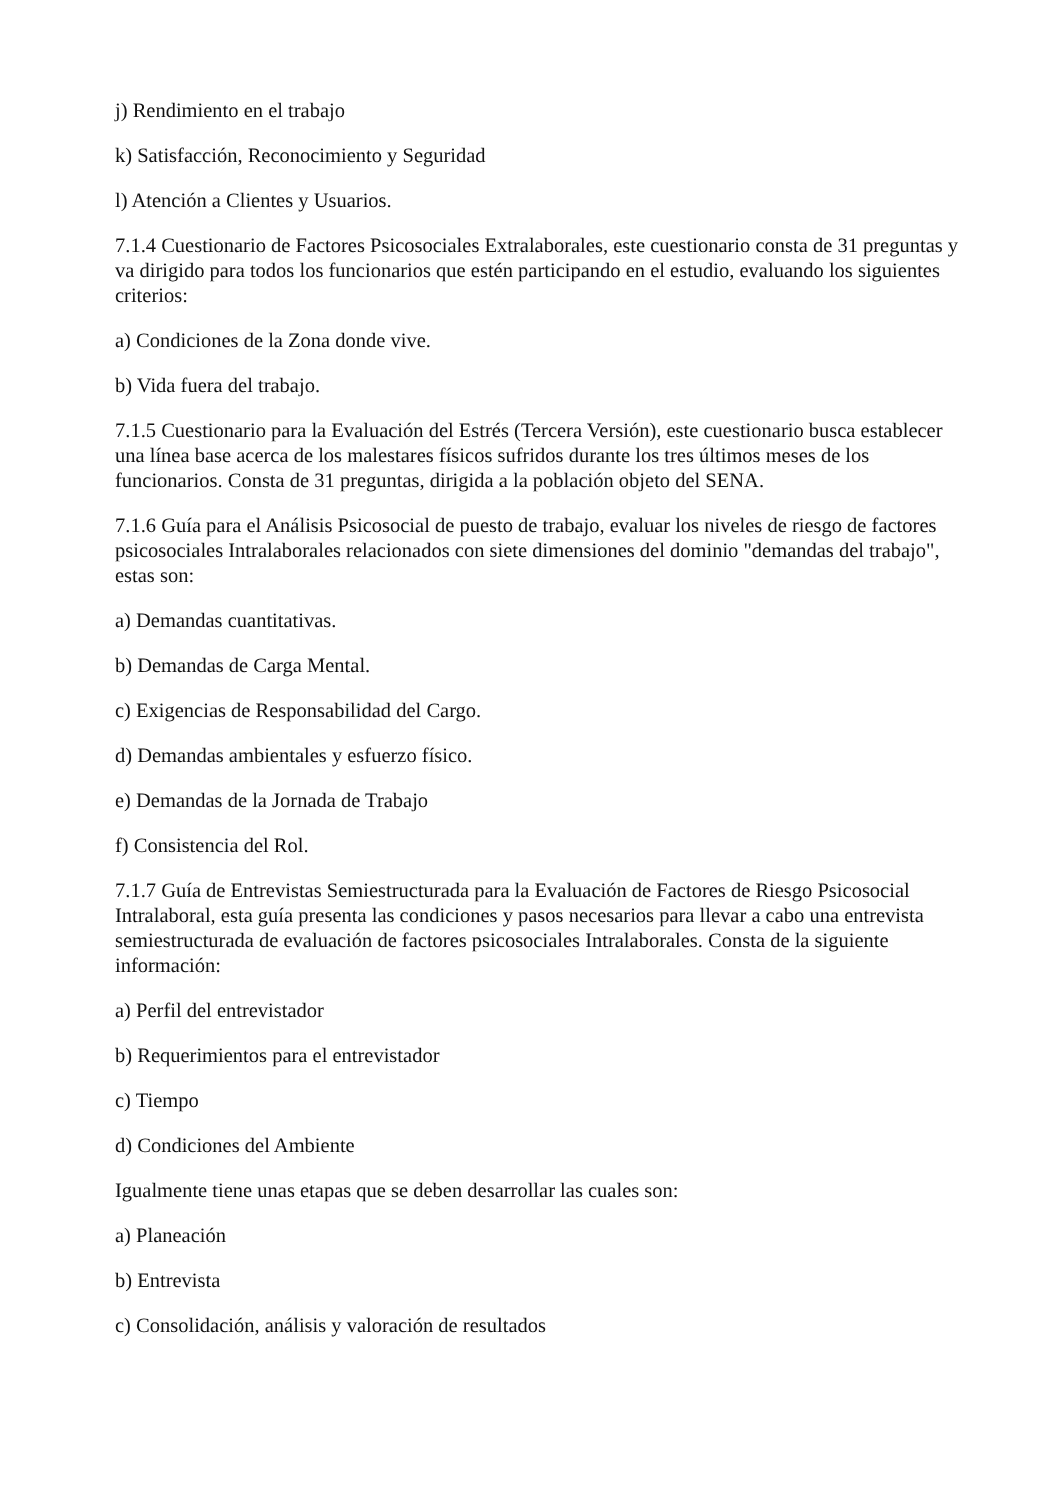j) Rendimiento en el trabajo
k) Satisfacción, Reconocimiento y Seguridad
l) Atención a Clientes y Usuarios.
7.1.4 Cuestionario de Factores Psicosociales Extralaborales, este cuestionario consta de 31 preguntas y va dirigido para todos los funcionarios que estén participando en el estudio, evaluando los siguientes criterios:
a) Condiciones de la Zona donde vive.
b) Vida fuera del trabajo.
7.1.5 Cuestionario para la Evaluación del Estrés (Tercera Versión), este cuestionario busca establecer una línea base acerca de los malestares físicos sufridos durante los tres últimos meses de los funcionarios. Consta de 31 preguntas, dirigida a la población objeto del SENA.
7.1.6 Guía para el Análisis Psicosocial de puesto de trabajo, evaluar los niveles de riesgo de factores psicosociales Intralaborales relacionados con siete dimensiones del dominio "demandas del trabajo", estas son:
a) Demandas cuantitativas.
b) Demandas de Carga Mental.
c) Exigencias de Responsabilidad del Cargo.
d) Demandas ambientales y esfuerzo físico.
e) Demandas de la Jornada de Trabajo
f) Consistencia del Rol.
7.1.7 Guía de Entrevistas Semiestructurada para la Evaluación de Factores de Riesgo Psicosocial Intralaboral, esta guía presenta las condiciones y pasos necesarios para llevar a cabo una entrevista semiestructurada de evaluación de factores psicosociales Intralaborales. Consta de la siguiente información:
a) Perfil del entrevistador
b) Requerimientos para el entrevistador
c) Tiempo
d) Condiciones del Ambiente
Igualmente tiene unas etapas que se deben desarrollar las cuales son:
a) Planeación
b) Entrevista
c) Consolidación, análisis y valoración de resultados